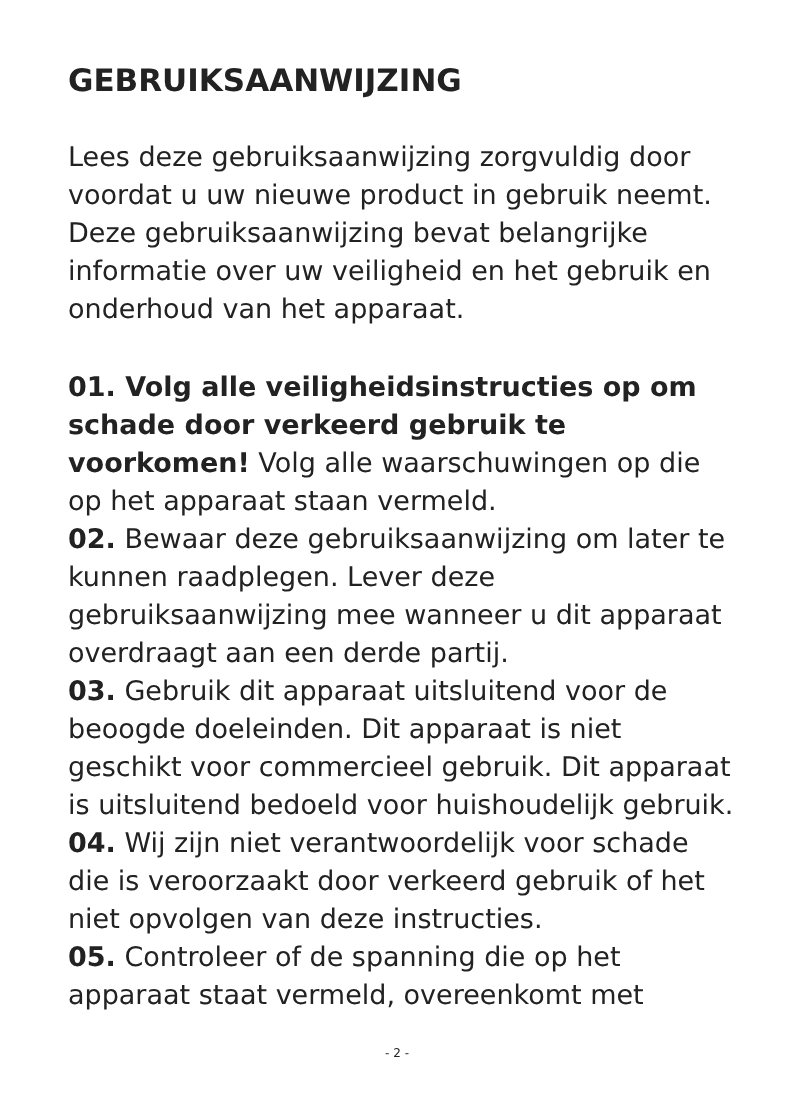GEBRUIKSAANWIJZING
Lees deze gebruiksaanwijzing zorgvuldig door voordat u uw nieuwe product in gebruik neemt. Deze gebruiksaanwijzing bevat belangrijke informatie over uw veiligheid en het gebruik en onderhoud van het apparaat.
01. Volg alle veiligheidsinstructies op om schade door verkeerd gebruik te voorkomen! Volg alle waarschuwingen op die op het apparaat staan vermeld.
02. Bewaar deze gebruiksaanwijzing om later te kunnen raadplegen. Lever deze gebruiksaanwijzing mee wanneer u dit apparaat overdraagt aan een derde partij.
03. Gebruik dit apparaat uitsluitend voor de beoogde doeleinden. Dit apparaat is niet geschikt voor commercieel gebruik. Dit apparaat is uitsluitend bedoeld voor huishoudelijk gebruik.
04. Wij zijn niet verantwoordelijk voor schade die is veroorzaakt door verkeerd gebruik of het niet opvolgen van deze instructies.
05. Controleer of de spanning die op het apparaat staat vermeld, overeenkomt met
- 2 -